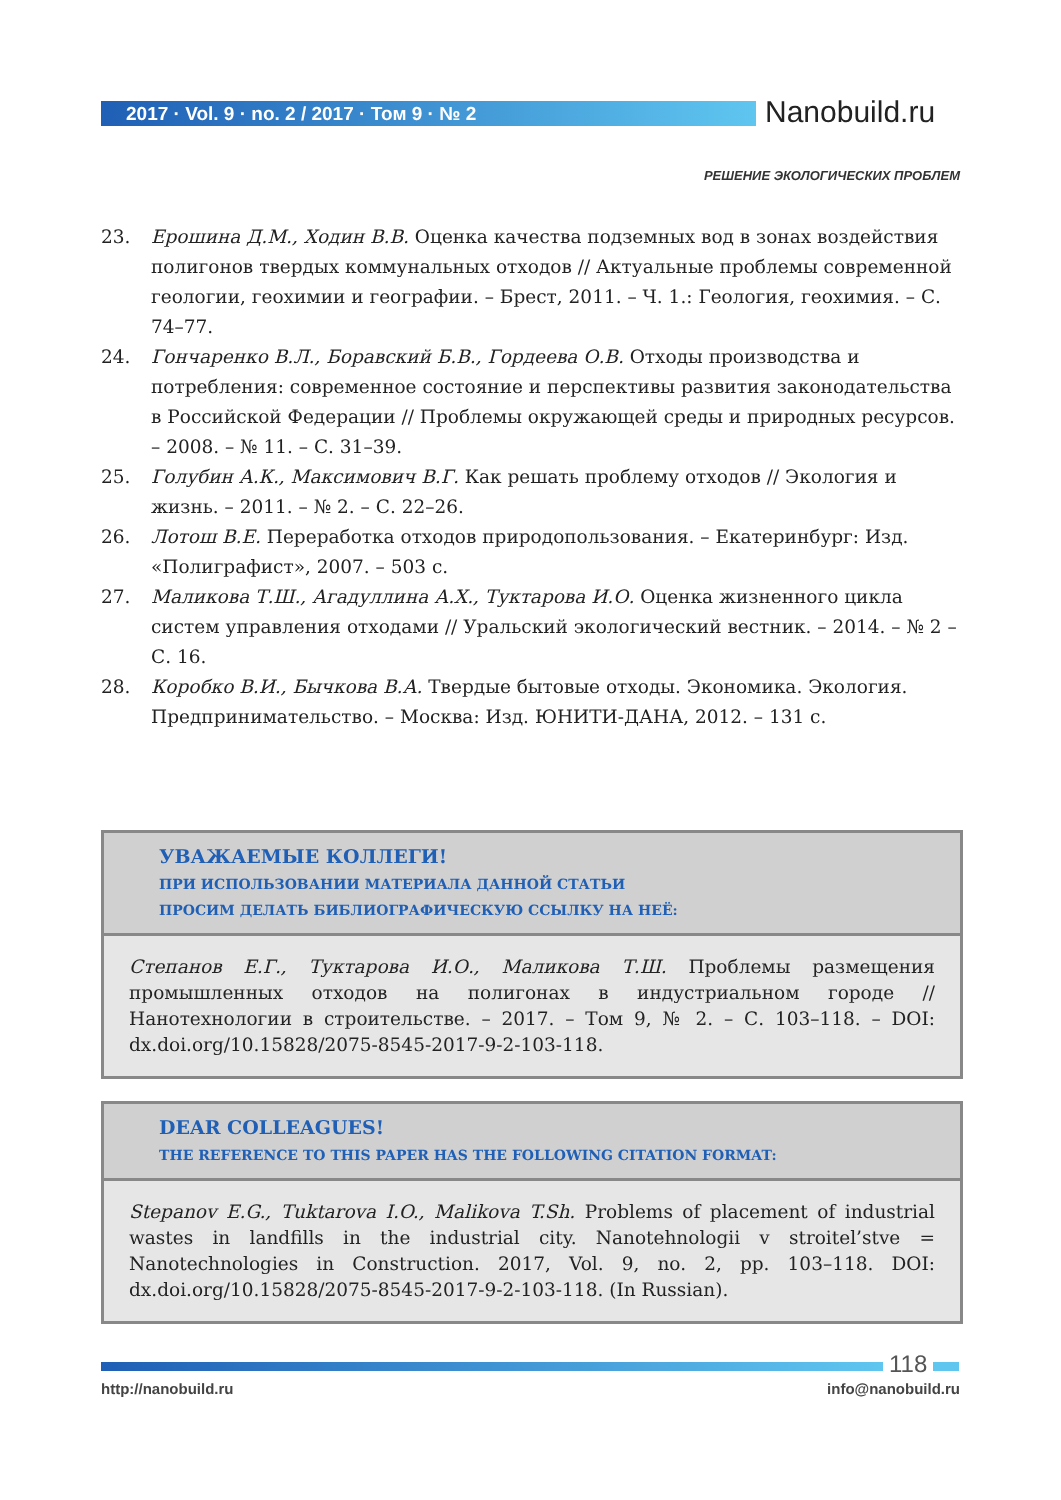2017 · Vol. 9 · no. 2 / 2017 · Том 9 · № 2
Nanobuild.ru
РЕШЕНИЕ ЭКОЛОГИЧЕСКИХ ПРОБЛЕМ
23. Ерошина Д.М., Ходин В.В. Оценка качества подземных вод в зонах воздействия полигонов твердых коммунальных отходов // Актуальные проблемы современной геологии, геохимии и географии. – Брест, 2011. – Ч. 1.: Геология, геохимия. – С. 74–77.
24. Гончаренко В.Л., Боравский Б.В., Гордеева О.В. Отходы производства и потребления: современное состояние и перспективы развития законодательства в Российской Федерации // Проблемы окружающей среды и природных ресурсов. – 2008. – № 11. – С. 31–39.
25. Голубин А.К., Максимович В.Г. Как решать проблему отходов // Экология и жизнь. – 2011. – № 2. – С. 22–26.
26. Лотош В.Е. Переработка отходов природопользования. – Екатеринбург: Изд. «Полиграфист», 2007. – 503 с.
27. Маликова Т.Ш., Агадуллина А.Х., Туктарова И.О. Оценка жизненного цикла систем управления отходами // Уральский экологический вестник. – 2014. – № 2 – С. 16.
28. Коробко В.И., Бычкова В.А. Твердые бытовые отходы. Экономика. Экология. Предпринимательство. – Москва: Изд. ЮНИТИ-ДАНА, 2012. – 131 с.
УВАЖАЕМЫЕ КОЛЛЕГИ!
ПРИ ИСПОЛЬЗОВАНИИ МАТЕРИАЛА ДАННОЙ СТАТЬИ
ПРОСИМ ДЕЛАТЬ БИБЛИОГРАФИЧЕСКУЮ ССЫЛКУ НА НЕЁ:
Степанов Е.Г., Туктарова И.О., Маликова Т.Ш. Проблемы размещения промышленных отходов на полигонах в индустриальном городе // Нанотехнологии в строительстве. – 2017. – Том 9, № 2. – С. 103–118. – DOI: dx.doi.org/10.15828/2075-8545-2017-9-2-103-118.
DEAR COLLEAGUES!
THE REFERENCE TO THIS PAPER HAS THE FOLLOWING CITATION FORMAT:
Stepanov E.G., Tuktarova I.O., Malikova T.Sh. Problems of placement of industrial wastes in landfills in the industrial city. Nanotehnologii v stroitel’stve = Nanotechnologies in Construction. 2017, Vol. 9, no. 2, pp. 103–118. DOI: dx.doi.org/10.15828/2075-8545-2017-9-2-103-118. (In Russian).
118
http://nanobuild.ru info@nanobuild.ru